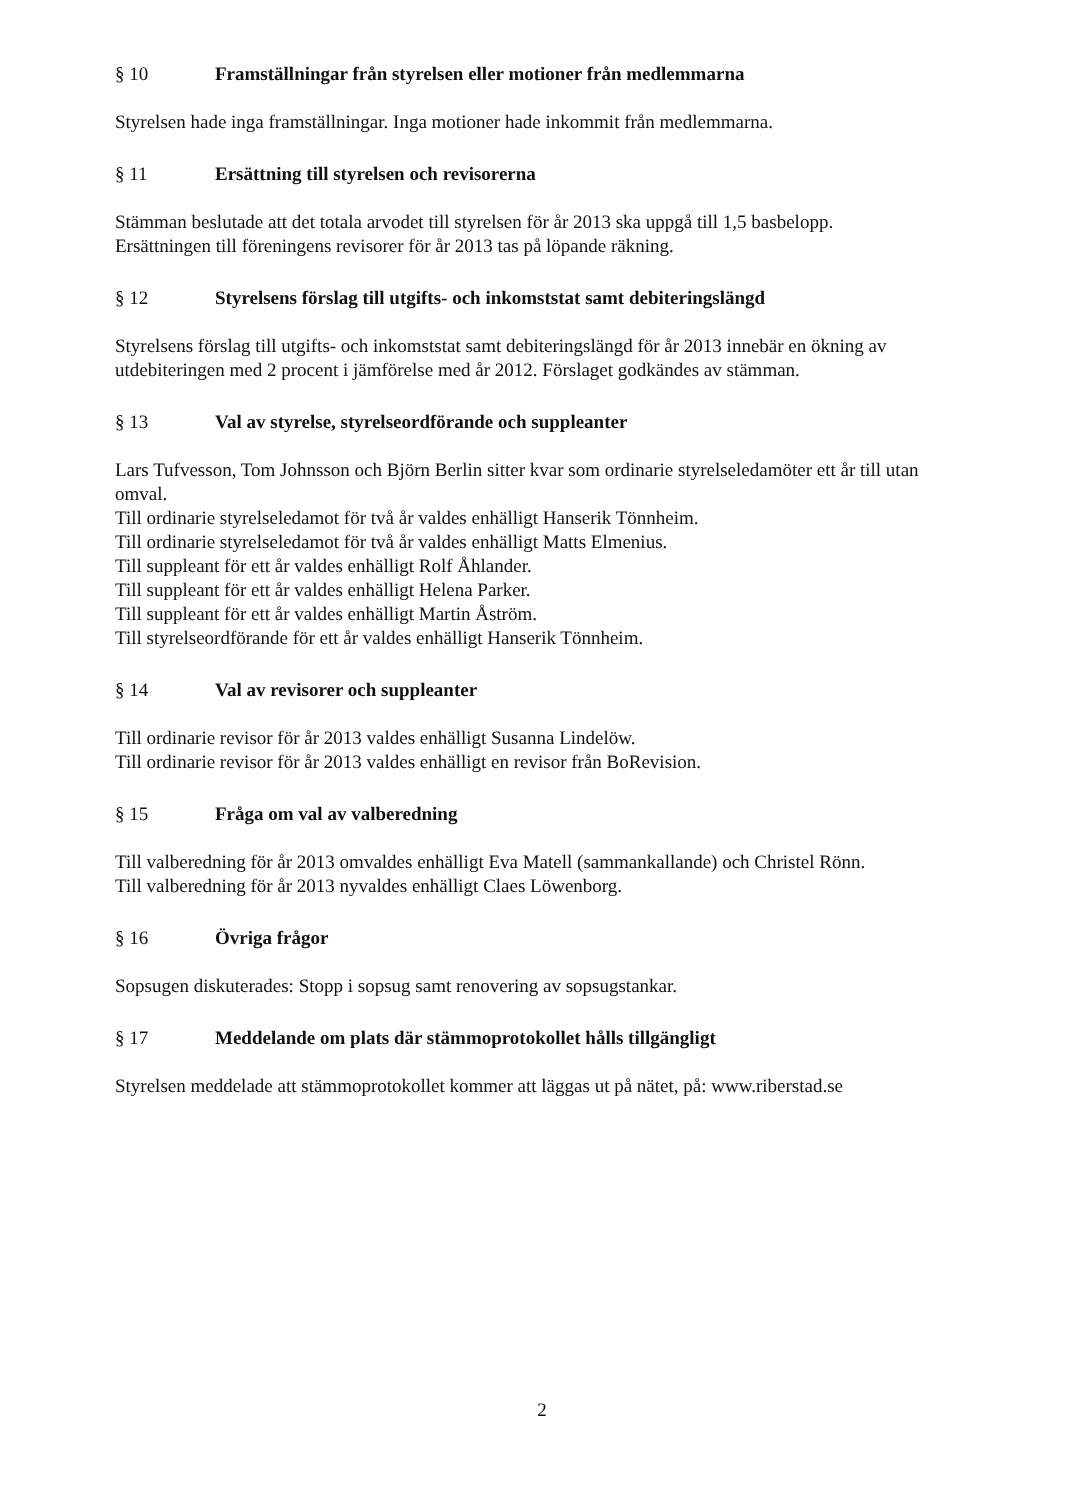§ 10 Framställningar från styrelsen eller motioner från medlemmarna
Styrelsen hade inga framställningar. Inga motioner hade inkommit från medlemmarna.
§ 11 Ersättning till styrelsen och revisorerna
Stämman beslutade att det totala arvodet till styrelsen för år 2013 ska uppgå till 1,5 basbelopp.
Ersättningen till föreningens revisorer för år 2013 tas på löpande räkning.
§ 12 Styrelsens förslag till utgifts- och inkomststat samt debiteringslängd
Styrelsens förslag till utgifts- och inkomststat samt debiteringslängd för år 2013 innebär en ökning av utdebiteringen med 2 procent i jämförelse med år 2012. Förslaget godkändes av stämman.
§ 13 Val av styrelse, styrelseordförande och suppleanter
Lars Tufvesson, Tom Johnsson och Björn Berlin sitter kvar som ordinarie styrelseledamöter ett år till utan omval.
Till ordinarie styrelseledamot för två år valdes enhälligt Hanserik Tönnheim.
Till ordinarie styrelseledamot för två år valdes enhälligt Matts Elmenius.
Till suppleant för ett år valdes enhälligt Rolf Åhlander.
Till suppleant för ett år valdes enhälligt Helena Parker.
Till suppleant för ett år valdes enhälligt Martin Åström.
Till styrelseordförande för ett år valdes enhälligt Hanserik Tönnheim.
§ 14 Val av revisorer och suppleanter
Till ordinarie revisor för år 2013 valdes enhälligt Susanna Lindelöw.
Till ordinarie revisor för år 2013 valdes enhälligt en revisor från BoRevision.
§ 15 Fråga om val av valberedning
Till valberedning för år 2013 omvaldes enhälligt Eva Matell (sammankallande) och Christel Rönn.
Till valberedning för år 2013 nyvaldes enhälligt Claes Löwenborg.
§ 16 Övriga frågor
Sopsugen diskuterades: Stopp i sopsug samt renovering av sopsugstankar.
§ 17 Meddelande om plats där stämmoprotokollet hålls tillgängligt
Styrelsen meddelade att stämmoprotokollet kommer att läggas ut på nätet, på: www.riberstad.se
2